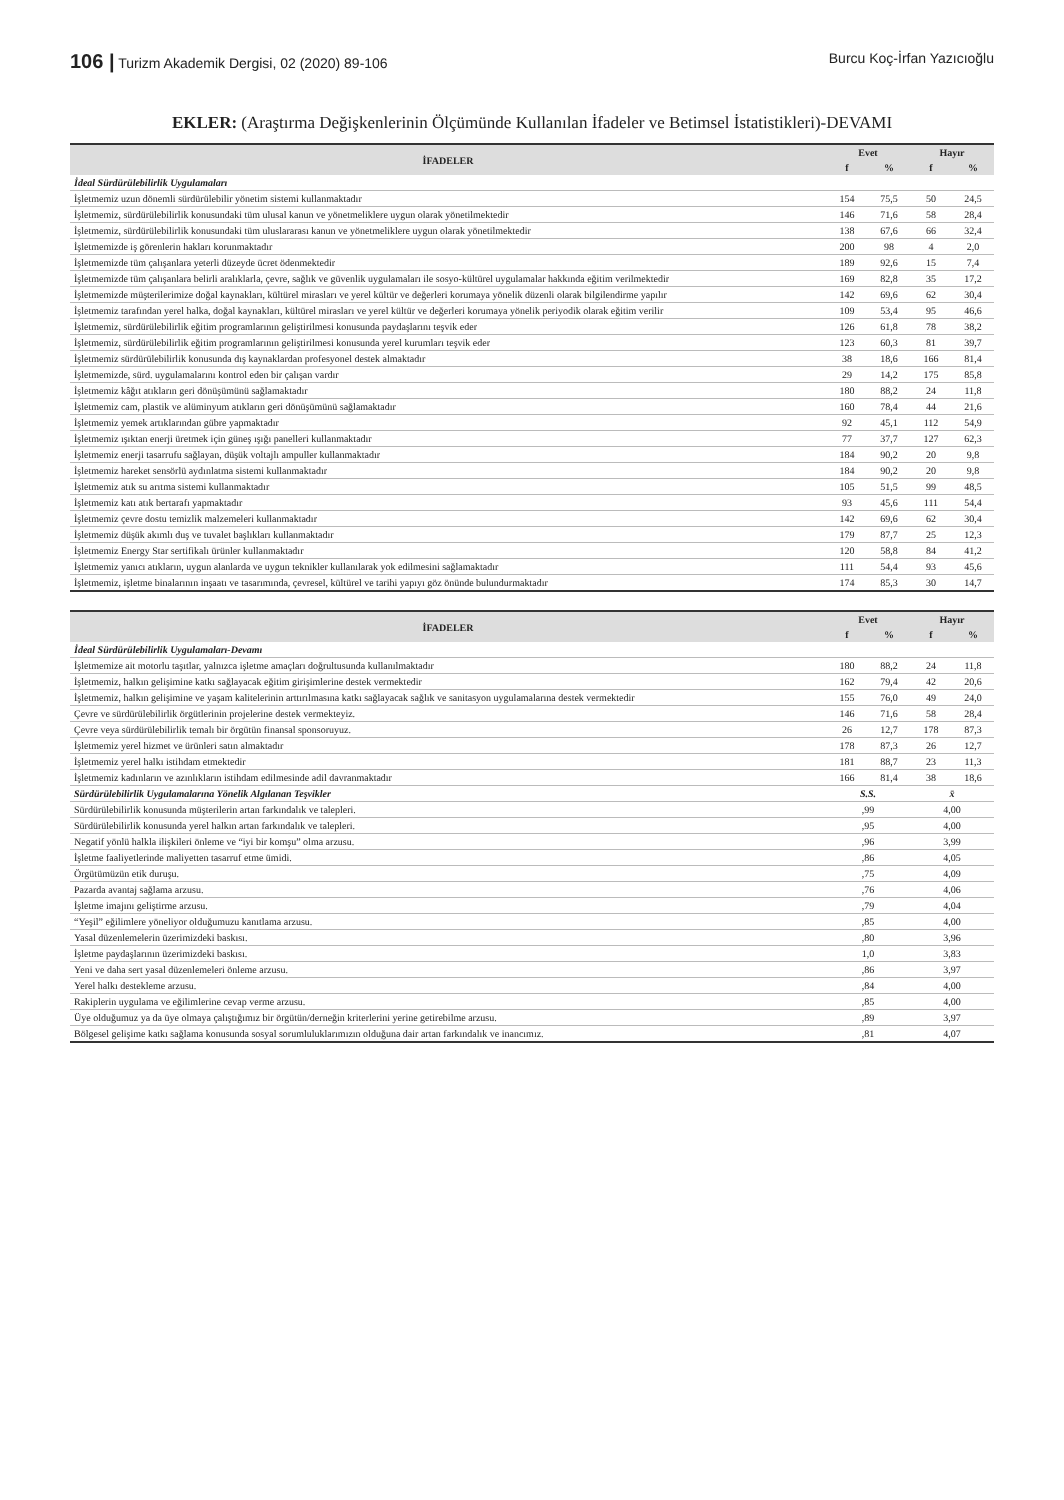106 | Turizm Akademik Dergisi, 02 (2020) 89-106 Burcu Koç-İrfan Yazıcıoğlu
EKLER: (Araştırma Değişkenlerinin Ölçümünde Kullanılan İfadeler ve Betimsel İstatistikleri)-DEVAMI
| İFADELER | Evet | | Hayır | |
| --- | --- | --- | --- | --- |
| | f | % | f | % |
| İdeal Sürdürülebilirlik Uygulamaları | | | | |
| İşletmemiz uzun dönemli sürdürülebilir yönetim sistemi kullanmaktadır | 154 | 75,5 | 50 | 24,5 |
| İşletmemiz, sürdürülebilirlik konusundaki tüm ulusal kanun ve yönetmeliklere uygun olarak yönetilmektedir | 146 | 71,6 | 58 | 28,4 |
| İşletmemiz, sürdürülebilirlik konusundaki tüm uluslararası kanun ve yönetmeliklere uygun olarak yönetilmektedir | 138 | 67,6 | 66 | 32,4 |
| İşletmemizde iş görenlerin hakları korunmaktadır | 200 | 98 | 4 | 2,0 |
| İşletmemizde tüm çalışanlara yeterli düzeyde ücret ödenmektedir | 189 | 92,6 | 15 | 7,4 |
| İşletmemizde tüm çalışanlara belirli aralıklarla, çevre, sağlık ve güvenlik uygulamaları ile sosyo-kültürel uygulamalar hakkında eğitim verilmektedir | 169 | 82,8 | 35 | 17,2 |
| İşletmemizde müşterilerimize doğal kaynakları, kültürel mirasları ve yerel kültür ve değerleri korumaya yönelik düzenli olarak bilgilendirme yapılır | 142 | 69,6 | 62 | 30,4 |
| İşletmemiz tarafından yerel halka, doğal kaynakları, kültürel mirasları ve yerel kültür ve değerleri korumaya yönelik periyodik olarak eğitim verilir | 109 | 53,4 | 95 | 46,6 |
| İşletmemiz, sürdürülebilirlik eğitim programlarının geliştirilmesi konusunda paydaşlarını teşvik eder | 126 | 61,8 | 78 | 38,2 |
| İşletmemiz, sürdürülebilirlik eğitim programlarının geliştirilmesi konusunda yerel kurumları teşvik eder | 123 | 60,3 | 81 | 39,7 |
| İşletmemiz sürdürülebilirlik konusunda dış kaynaklardan profesyonel destek almaktadır | 38 | 18,6 | 166 | 81,4 |
| İşletmemizde, sürd. uygulamalarını kontrol eden bir çalışan vardır | 29 | 14,2 | 175 | 85,8 |
| İşletmemiz kâğıt atıkların geri dönüşümünü sağlamaktadır | 180 | 88,2 | 24 | 11,8 |
| İşletmemiz cam, plastik ve alüminyum atıkların geri dönüşümünü sağlamaktadır | 160 | 78,4 | 44 | 21,6 |
| İşletmemiz yemek artıklarından gübre yapmaktadır | 92 | 45,1 | 112 | 54,9 |
| İşletmemiz ışıktan enerji üretmek için güneş ışığı panelleri kullanmaktadır | 77 | 37,7 | 127 | 62,3 |
| İşletmemiz enerji tasarrufu sağlayan, düşük voltajlı ampuller kullanmaktadır | 184 | 90,2 | 20 | 9,8 |
| İşletmemiz hareket sensörlü aydınlatma sistemi kullanmaktadır | 184 | 90,2 | 20 | 9,8 |
| İşletmemiz atık su arıtma sistemi kullanmaktadır | 105 | 51,5 | 99 | 48,5 |
| İşletmemiz katı atık bertarafı yapmaktadır | 93 | 45,6 | 111 | 54,4 |
| İşletmemiz çevre dostu temizlik malzemeleri kullanmaktadır | 142 | 69,6 | 62 | 30,4 |
| İşletmemiz düşük akımlı duş ve tuvalet başlıkları kullanmaktadır | 179 | 87,7 | 25 | 12,3 |
| İşletmemiz Energy Star sertifikalı ürünler kullanmaktadır | 120 | 58,8 | 84 | 41,2 |
| İşletmemiz yanıcı atıkların, uygun alanlarda ve uygun teknikler kullanılarak yok edilmesini sağlamaktadır | 111 | 54,4 | 93 | 45,6 |
| İşletmemiz, işletme binalarının inşaatı ve tasarımında, çevresel, kültürel ve tarihi yapıyı göz önünde bulundurmaktadır | 174 | 85,3 | 30 | 14,7 |
| İFADELER | Evet | | Hayır | |
| --- | --- | --- | --- | --- |
| | f | % | f | % |
| İdeal Sürdürülebilirlik Uygulamaları-Devamı | | | | |
| İşletmemize ait motorlu taşıtlar, yalnızca işletme amaçları doğrultusunda kullanılmaktadır | 180 | 88,2 | 24 | 11,8 |
| İşletmemiz, halkın gelişimine katkı sağlayacak eğitim girişimlerine destek vermektedir | 162 | 79,4 | 42 | 20,6 |
| İşletmemiz, halkın gelişimine ve yaşam kalitelerinin arttırılmasına katkı sağlayacak sağlık ve sanitasyon uygulamalarına destek vermektedir | 155 | 76,0 | 49 | 24,0 |
| Çevre ve sürdürülebilirlik örgütlerinin projelerine destek vermekteyiz. | 146 | 71,6 | 58 | 28,4 |
| Çevre veya sürdürülebilirlik temalı bir örgütün finansal sponsoruyuz. | 26 | 12,7 | 178 | 87,3 |
| İşletmemiz yerel hizmet ve ürünleri satın almaktadır | 178 | 87,3 | 26 | 12,7 |
| İşletmemiz yerel halkı istihdam etmektedir | 181 | 88,7 | 23 | 11,3 |
| İşletmemiz kadınların ve azınlıkların istihdam edilmesinde adil davranmaktadır | 166 | 81,4 | 38 | 18,6 |
| Sürdürülebilirlik Uygulamalarına Yönelik Algılanan Teşvikler | S.S. | | x̄ | |
| Sürdürülebilirlik konusunda müşterilerin artan farkındalık ve talepleri. | ,99 | | 4,00 | |
| Sürdürülebilirlik konusunda yerel halkın artan farkındalık ve talepleri. | ,95 | | 4,00 | |
| Negatif yönlü halkla ilişkileri önleme ve “iyi bir komşu” olma arzusu. | ,96 | | 3,99 | |
| İşletme faaliyetlerinde maliyetten tasarruf etme ümidi. | ,86 | | 4,05 | |
| Örgütümüzün etik duruşu. | ,75 | | 4,09 | |
| Pazarda avantaj sağlama arzusu. | ,76 | | 4,06 | |
| İşletme imajını geliştirme arzusu. | ,79 | | 4,04 | |
| “Yeşil” eğilimlere yöneliyor olduğumuzu kanıtlama arzusu. | ,85 | | 4,00 | |
| Yasal düzenlemelerin üzerimizdeki baskısı. | ,80 | | 3,96 | |
| İşletme paydaşlarının üzerimizdeki baskısı. | 1,0 | | 3,83 | |
| Yeni ve daha sert yasal düzenlemeleri önleme arzusu. | ,86 | | 3,97 | |
| Yerel halkı destekleme arzusu. | ,84 | | 4,00 | |
| Rakiplerin uygulama ve eğilimlerine cevap verme arzusu. | ,85 | | 4,00 | |
| Üye olduğumuz ya da üye olmaya çalıştığımız bir örgütün/derneğin kriterlerini yerine getirebilme arzusu. | ,89 | | 3,97 | |
| Bölgesel gelişime katkı sağlama konusunda sosyal sorumluluklarımızın olduğuna dair artan farkındalık ve inancımız. | ,81 | | 4,07 | |